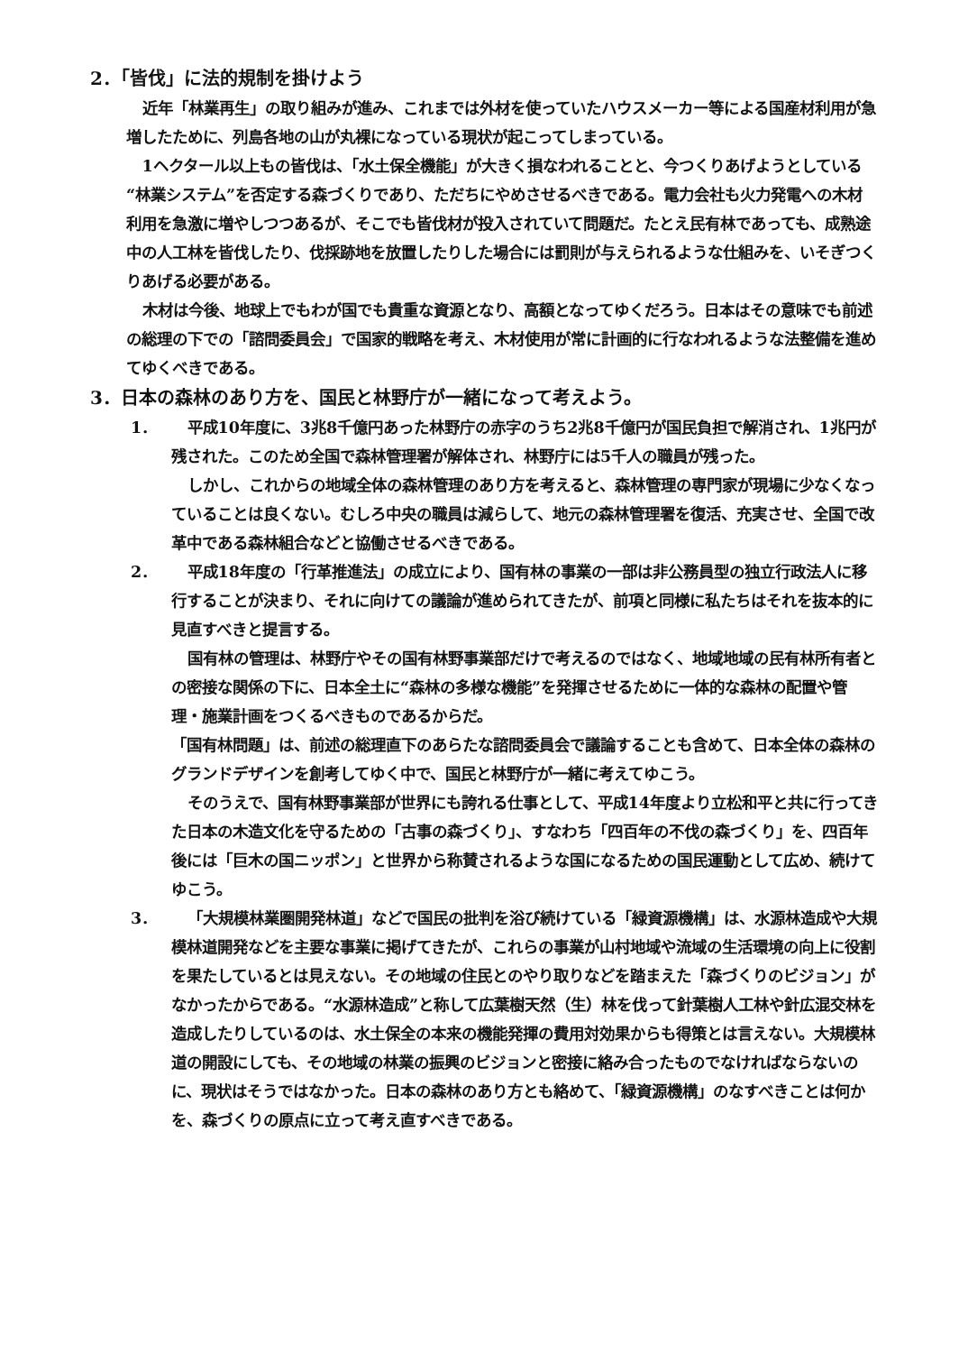2．「皆伐」に法的規制を掛けよう
近年「林業再生」の取り組みが進み、これまでは外材を使っていたハウスメーカー等による国産材利用が急増したために、列島各地の山が丸裸になっている現状が起こってしまっている。
1ヘクタール以上もの皆伐は、「水土保全機能」が大きく損なわれることと、今つくりあげようとしている“林業システム”を否定する森づくりであり、ただちにやめさせるべきである。電力会社も火力発電への木材利用を急激に増やしつつあるが、そこでも皆伐材が投入されていて問題だ。たとえ民有林であっても、成熟途中の人工林を皆伐したり、伐採跡地を放置したりした場合には罰則が与えられるような仕組みを、いそぎつくりあげる必要がある。
木材は今後、地球上でもわが国でも貴重な資源となり、高額となってゆくだろう。日本はその意味でも前述の総理の下での「諮問委員会」で国家的戦略を考え、木材使用が常に計画的に行なわれるような法整備を進めてゆくべきである。
3．日本の森林のあり方を、国民と林野庁が一緒になって考えよう。
1． 平成10年度に、3兆8千億円あった林野庁の赤字のうち2兆8千億円が国民負担で解消され、1兆円が残された。このため全国で森林管理署が解体され、林野庁には5千人の職員が残った。
しかし、これからの地域全体の森林管理のあり方を考えると、森林管理の専門家が現場に少なくなっていることは良くない。むしろ中央の職員は減らして、地元の森林管理署を復活、充実させ、全国で改革中である森林組合などと協働させるべきである。
2． 平成18年度の「行革推進法」の成立により、国有林の事業の一部は非公務員型の独立行政法人に移行することが決まり、それに向けての議論が進められてきたが、前項と同様に私たちはそれを抜本的に見直すべきと提言する。
国有林の管理は、林野庁やその国有林野事業部だけで考えるのではなく、地域地域の民有林所有者との密接な関係の下に、日本全土に“森林の多様な機能”を発揮させるために一体的な森林の配置や管理・施業計画をつくるべきものであるからだ。
「国有林問題」は、前述の総理直下のあらたな諮問委員会で議論することも含めて、日本全体の森林のグランドデザインを創考してゆく中で、国民と林野庁が一緒に考えてゆこう。
そのうえで、国有林野事業部が世界にも誇れる仕事として、平成14年度より立松和平と共に行ってきた日本の木造文化を守るための「古事の森づくり」、すなわち「四百年の不伐の森づくり」を、四百年後には「巨木の国ニッポン」と世界から称賛されるような国になるための国民運動として広め、続けてゆこう。
3． 「大規模林業圏開発林道」などで国民の批判を浴び続けている「緑資源機構」は、水源林造成や大規模林道開発などを主要な事業に掲げてきたが、これらの事業が山村地域や流域の生活環境の向上に役割を果たしているとは見えない。その地域の住民とのやり取りなどを踏まえた「森づくりのビジョン」がなかったからである。“水源林造成”と称して広葉樹天然（生）林を伐って針葉樹人工林や針広混交林を造成したりしているのは、水土保全の本来の機能発揮の費用対効果からも得策とは言えない。大規模林道の開設にしても、その地域の林業の振興のビジョンと密接に絡み合ったものでなければならないのに、現状はそうではなかった。日本の森林のあり方とも絡めて、「緑資源機構」のなすべきことは何かを、森づくりの原点に立って考え直すべきである。